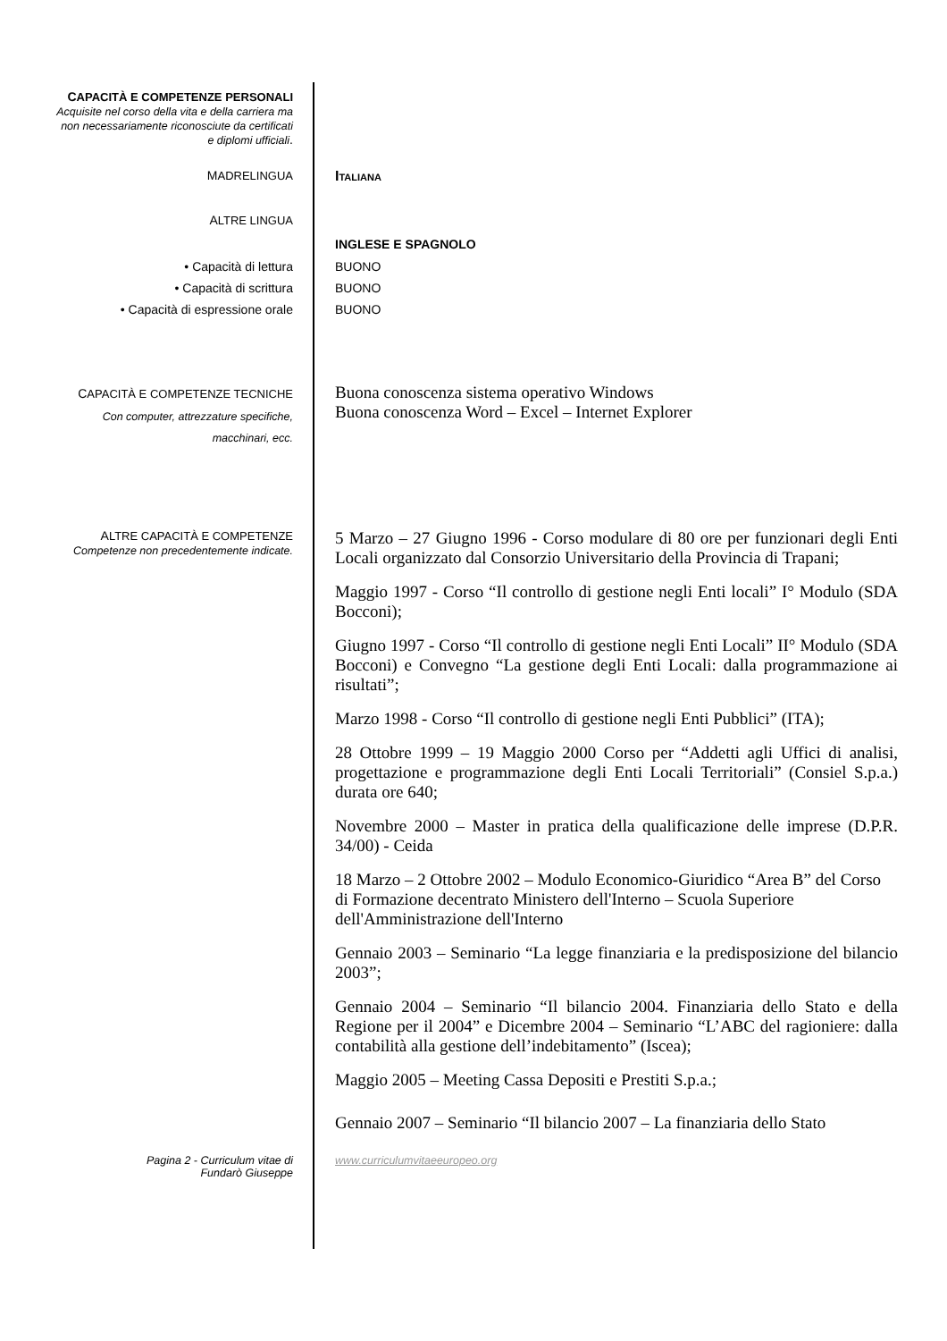CAPACITÀ E COMPETENZE PERSONALI
Acquisite nel corso della vita e della carriera ma non necessariamente riconosciute da certificati e diplomi ufficiali.
MADRELINGUA
ITALIANA
ALTRE LINGUA
INGLESE E SPAGNOLO
• Capacità di lettura
• Capacità di scrittura
• Capacità di espressione orale
BUONO
BUONO
BUONO
CAPACITÀ E COMPETENZE TECNICHE
Con computer, attrezzature specifiche, macchinari, ecc.
Buona conoscenza sistema operativo Windows
Buona conoscenza Word – Excel – Internet Explorer
ALTRE CAPACITÀ E COMPETENZE
Competenze non precedentemente indicate.
5 Marzo – 27 Giugno 1996 - Corso modulare di 80 ore per funzionari degli Enti Locali organizzato dal Consorzio Universitario della Provincia di Trapani;
Maggio 1997 - Corso “Il controllo di gestione negli Enti locali” I° Modulo (SDA Bocconi);
Giugno 1997 - Corso “Il controllo di gestione negli Enti Locali” II° Modulo (SDA Bocconi) e Convegno “La gestione degli Enti Locali: dalla programmazione ai risultati”;
Marzo 1998 - Corso “Il controllo di gestione negli Enti Pubblici” (ITA);
28 Ottobre 1999 – 19 Maggio 2000 Corso per “Addetti agli Uffici di analisi, progettazione e programmazione degli Enti Locali Territoriali” (Consiel S.p.a.) durata ore 640;
Novembre 2000 – Master in pratica della qualificazione delle imprese (D.P.R. 34/00) - Ceida
18 Marzo – 2 Ottobre 2002 – Modulo Economico-Giuridico “Area B” del Corso di Formazione decentrato Ministero dell'Interno – Scuola Superiore dell'Amministrazione dell'Interno
Gennaio 2003 – Seminario “La legge finanziaria e la predisposizione del bilancio 2003”;
Gennaio 2004 – Seminario “Il bilancio 2004. Finanziaria dello Stato e della Regione per il 2004” e Dicembre 2004 – Seminario “L’ABC del ragioniere: dalla contabilità alla gestione dell’indebitamento” (Iscea);
Maggio 2005 – Meeting Cassa Depositi e Prestiti S.p.a.;
Gennaio 2007 – Seminario “Il bilancio 2007 – La finanziaria dello Stato
Pagina 2 - Curriculum vitae di
Fundarò Giuseppe
www.curriculumvitaeeuropeo.org